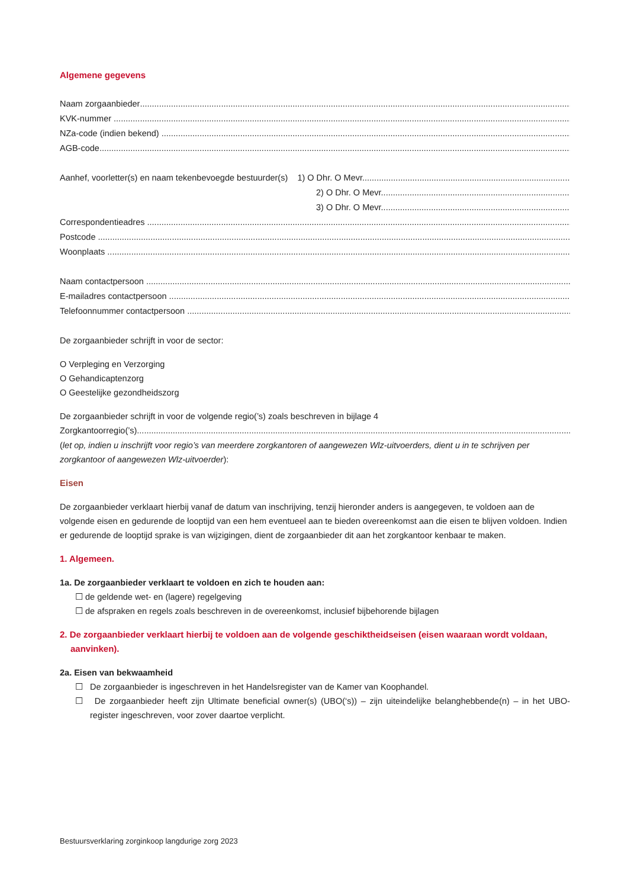Algemene gegevens
Naam zorgaanbieder
KVK-nummer
NZa-code (indien bekend)
AGB-code
Aanhef, voorletter(s) en naam tekenbevoegde bestuurder(s) 1) O Dhr. O Mevr.
2) O Dhr. O Mevr.
3) O Dhr. O Mevr.
Correspondentieadres
Postcode
Woonplaats
Naam contactpersoon
E-mailadres contactpersoon
Telefoonnummer contactpersoon
De zorgaanbieder schrijft in voor de sector:
O Verpleging en Verzorging
O Gehandicaptenzorg
O Geestelijke gezondheidszorg
De zorgaanbieder schrijft in voor de volgende regio(’s) zoals beschreven in bijlage 4
Zorgkantoorregio(’s)
(let op, indien u inschrijft voor regio’s van meerdere zorgkantoren of aangewezen Wlz-uitvoerders, dient u in te schrijven per zorgkantoor of aangewezen Wlz-uitvoerder):
Eisen
De zorgaanbieder verklaart hierbij vanaf de datum van inschrijving, tenzij hieronder anders is aangegeven, te voldoen aan de volgende eisen en gedurende de looptijd van een hem eventueel aan te bieden overeenkomst aan die eisen te blijven voldoen. Indien er gedurende de looptijd sprake is van wijzigingen, dient de zorgaanbieder dit aan het zorgkantoor kenbaar te maken.
1. Algemeen.
1a. De zorgaanbieder verklaart te voldoen en zich te houden aan:
☐ de geldende wet- en (lagere) regelgeving
☐ de afspraken en regels zoals beschreven in de overeenkomst, inclusief bijbehorende bijlagen
2. De zorgaanbieder verklaart hierbij te voldoen aan de volgende geschiktheidseisen (eisen waaraan wordt voldaan, aanvinken).
2a. Eisen van bekwaamheid
☐ De zorgaanbieder is ingeschreven in het Handelsregister van de Kamer van Koophandel.
☐ De zorgaanbieder heeft zijn Ultimate beneficial owner(s) (UBO(‘s)) – zijn uiteindelijke belanghebbende(n) – in het UBO-register ingeschreven, voor zover daartoe verplicht.
Bestuursverklaring zorginkoop langdurige zorg 2023